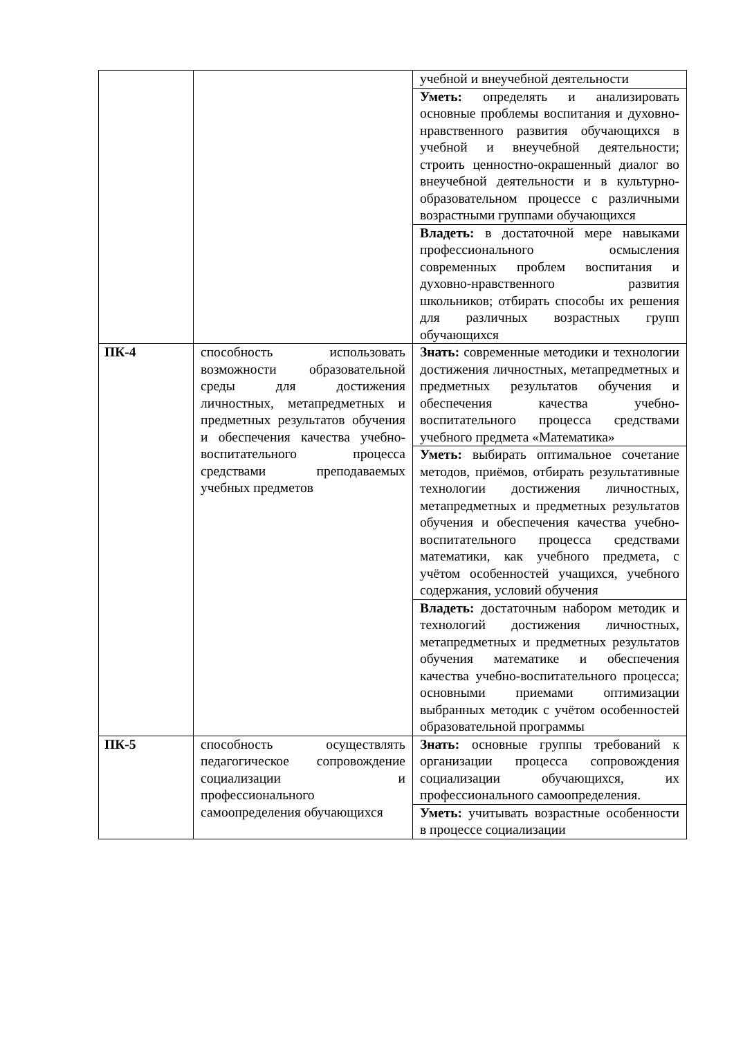| | | учебной и внеучебной деятельности |
| | | Уметь: определять и анализировать основные проблемы воспитания и духовно-нравственного развития обучающихся в учебной и внеучебной деятельности; строить ценностно-окрашенный диалог во внеучебной деятельности и в культурно-образовательном процессе с различными возрастными группами обучающихся |
| | | Владеть: в достаточной мере навыками профессионального осмысления современных проблем воспитания и духовно-нравственного развития школьников; отбирать способы их решения для различных возрастных групп обучающихся |
| ПК-4 | способность использовать возможности образовательной среды для достижения личностных, метапредметных и предметных результатов обучения и обеспечения качества учебно-воспитательного процесса средствами преподаваемых учебных предметов | Знать: современные методики и технологии достижения личностных, метапредметных и предметных результатов обучения и обеспечения качества учебно-воспитательного процесса средствами учебного предмета «Математика» |
| | | Уметь: выбирать оптимальное сочетание методов, приёмов, отбирать результативные технологии достижения личностных, метапредметных и предметных результатов обучения и обеспечения качества учебно-воспитательного процесса средствами математики, как учебного предмета, с учётом особенностей учащихся, учебного содержания, условий обучения |
| | | Владеть: достаточным набором методик и технологий достижения личностных, метапредметных и предметных результатов обучения математике и обеспечения качества учебно-воспитательного процесса; основными приемами оптимизации выбранных методик с учётом особенностей образовательной программы |
| ПК-5 | способность осуществлять педагогическое сопровождение социализации и профессионального самоопределения обучающихся | Знать: основные группы требований к организации процесса сопровождения социализации обучающихся, их профессионального самоопределения. |
| | | Уметь: учитывать возрастные особенности в процессе социализации |